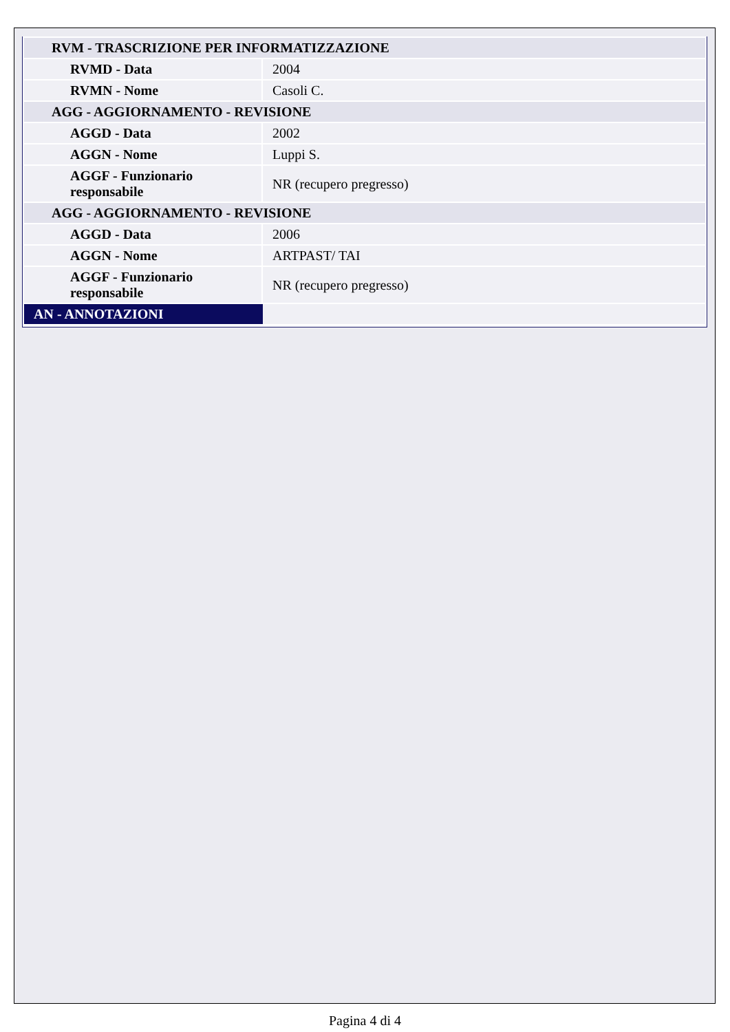| RVM - TRASCRIZIONE PER INFORMATIZZAZIONE | |
| RVMD - Data | 2004 |
| RVMN - Nome | Casoli C. |
| AGG - AGGIORNAMENTO - REVISIONE | |
| AGGD - Data | 2002 |
| AGGN - Nome | Luppi S. |
| AGGF - Funzionario responsabile | NR (recupero pregresso) |
| AGG - AGGIORNAMENTO - REVISIONE | |
| AGGD - Data | 2006 |
| AGGN - Nome | ARTPAST/ TAI |
| AGGF - Funzionario responsabile | NR (recupero pregresso) |
| AN - ANNOTAZIONI | |
Pagina 4 di 4